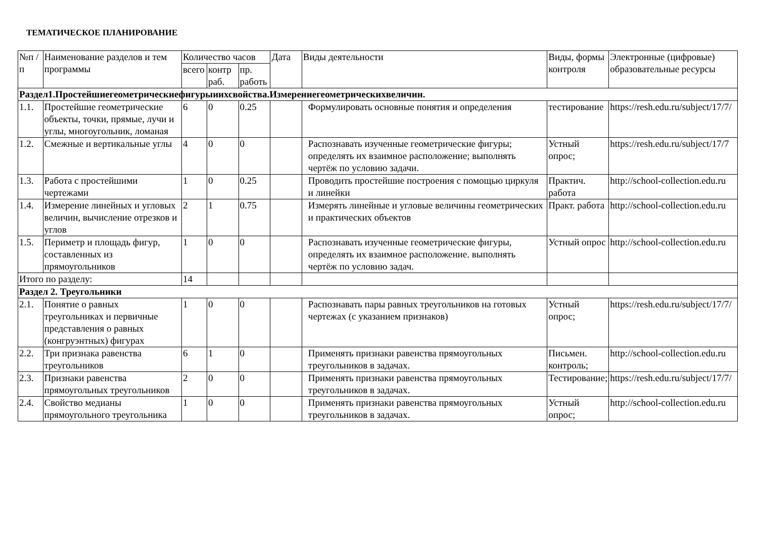ТЕМАТИЧЕСКОЕ ПЛАНИРОВАНИЕ
| №п /п | Наименование разделов и тем программы | Количество часов | | | Дата | Виды деятельности | Виды, формы контроля | Электронные (цифровые) образовательные ресурсы |
| --- | --- | --- | --- | --- | --- | --- | --- | --- |
| | | всего | контр раб. | пр. работь | | | | |
| Раздел1.Простейшиегеометрическиефигурыиихсвойства.Измерениегеометрическихвеличин. | | | | | | | | |
| 1.1. | Простейшие геометрические объекты, точки, прямые, лучи и углы, многоугольник, ломаная | 6 | 0 | 0.25 | | Формулировать основные понятия и определения | тестирование | https://resh.edu.ru/subject/17/7/ |
| 1.2. | Смежные и вертикальные углы | 4 | 0 | 0 | | Распознавать изученные геометрические фигуры; определять их взаимное расположение; выполнять чертёж по условию задачи. | Устный опрос; | https://resh.edu.ru/subject/17/7 |
| 1.3. | Работа с простейшими чертежами | 1 | 0 | 0.25 | | Проводить простейшие построения с помощью циркуля и линейки | Практич. работа | http://school-collection.edu.ru |
| 1.4. | Измерение линейных и угловых величин, вычисление отрезков и углов | 2 | 1 | 0.75 | | Измерять линейные и угловые величины геометрических и практических объектов | Практ. работа | http://school-collection.edu.ru |
| 1.5. | Периметр и площадь фигур, составленных из прямоугольников | 1 | 0 | 0 | | Распознавать изученные геометрические фигуры, определять их взаимное расположение. выполнять чертёж по условию задач. | Устный опрос | http://school-collection.edu.ru |
| Итого по разделу: | | 14 | | | | | | |
| Раздел 2. Треугольники | | | | | | | | |
| 2.1. | Понятие о равных треугольниках и первичные представления о равных (конгруэнтных) фигурах | 1 | 0 | 0 | | Распознавать пары равных треугольников на готовых чертежах (с указанием признаков) | Устный опрос; | https://resh.edu.ru/subject/17/7/ |
| 2.2. | Три признака равенства треугольников | 6 | 1 | 0 | | Применять признаки равенства прямоугольных треугольников в задачах. | Письмен. контроль; | http://school-collection.edu.ru |
| 2.3. | Признаки равенства прямоугольных треугольников | 2 | 0 | 0 | | Применять признаки равенства прямоугольных треугольников в задачах. | Тестирование; | https://resh.edu.ru/subject/17/7/ |
| 2.4. | Свойство медианы прямоугольного треугольника | 1 | 0 | 0 | | Применять признаки равенства прямоугольных треугольников в задачах. | Устный опрос; | http://school-collection.edu.ru |